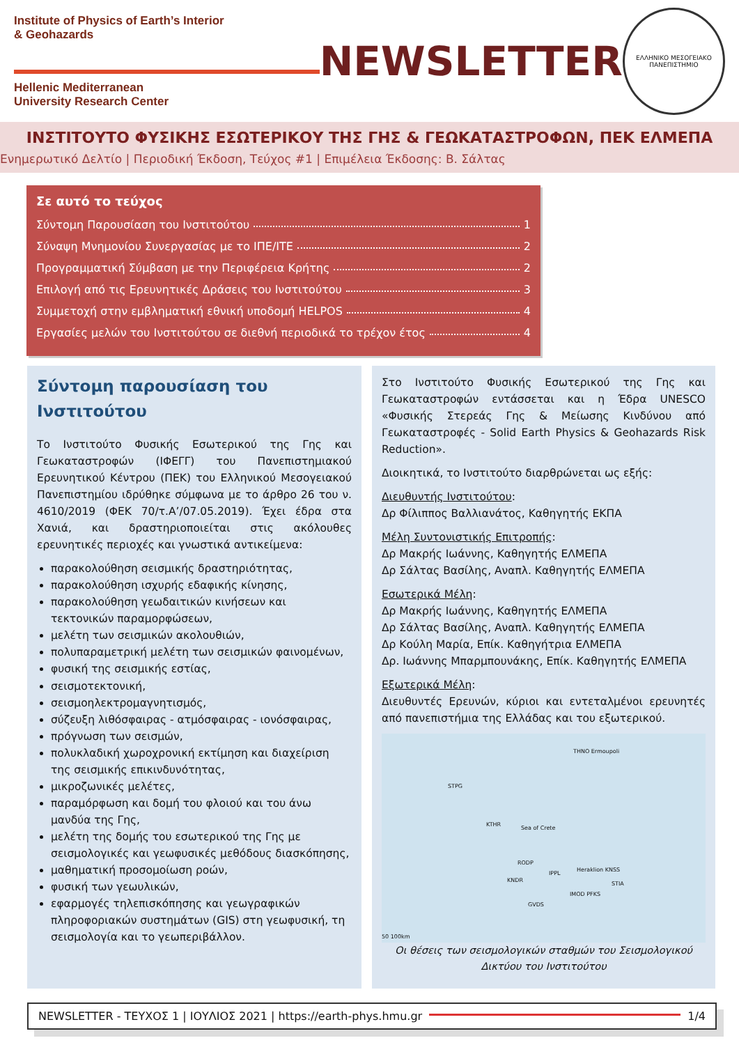Institute of Physics of Earth’s Interior
& Geohazards
Hellenic Mediterranean
University Research Center
NEWSLETTER
ΕΛΛΗΝΙΚΟ ΜΕΣΟΓΕΙΑΚΟ ΠΑΝΕΠΙΣΤΗΜΙΟ
ΙΝΣΤΙΤΟΥΤΟ ΦΥΣΙΚΗΣ ΕΣΩΤΕΡΙΚΟΥ ΤΗΣ ΓΗΣ & ΓΕΩΚΑΤΑΣΤΡΟΦΩΝ, ΠΕΚ ΕΛΜΕΠΑ
Ενημερωτικό Δελτίο | Περιοδική Έκδοση, Τεύχος #1 | Επιμέλεια Έκδοσης: Β. Σάλτας
Σε αυτό το τεύχος
Σύντομη Παρουσίαση του Ινστιτούτου 1
Σύναψη Μνημονίου Συνεργασίας με το ΙΠΕ/ΙΤΕ 2
Προγραμματική Σύμβαση με την Περιφέρεια Κρήτης 2
Επιλογή από τις Ερευνητικές Δράσεις του Ινστιτούτου 3
Συμμετοχή στην εμβληματική εθνική υποδομή HELPOS 4
Εργασίες μελών του Ινστιτούτου σε διεθνή περιοδικά το τρέχον έτος 4
Σύντομη παρουσίαση του Ινστιτούτου
Το Ινστιτούτο Φυσικής Εσωτερικού της Γης και Γεωκαταστροφών (ΙΦΕΓΓ) του Πανεπιστημιακού Ερευνητικού Κέντρου (ΠΕΚ) του Ελληνικού Μεσογειακού Πανεπιστημίου ιδρύθηκε σύμφωνα με το άρθρο 26 του ν. 4610/2019 (ΦΕΚ 70/τ.Α’/07.05.2019). Έχει έδρα στα Χανιά, και δραστηριοποιείται στις ακόλουθες ερευνητικές περιοχές και γνωστικά αντικείμενα:
παρακολούθηση σεισμικής δραστηριότητας,
παρακολούθηση ισχυρής εδαφικής κίνησης,
παρακολούθηση γεωδαιτικών κινήσεων και τεκτονικών παραμορφώσεων,
μελέτη των σεισμικών ακολουθιών,
πολυπαραμετρική μελέτη των σεισμικών φαινομένων,
φυσική της σεισμικής εστίας,
σεισμοτεκτονική,
σεισμοηλεκτρομαγνητισμός,
σύζευξη λιθόσφαιρας - ατμόσφαιρας - ιονόσφαιρας,
πρόγνωση των σεισμών,
πολυκλαδική χωροχρονική εκτίμηση και διαχείριση της σεισμικής επικινδυνότητας,
μικροζωνικές μελέτες,
παραμόρφωση και δομή του φλοιού και του άνω μανδύα της Γης,
μελέτη της δομής του εσωτερικού της Γης με σεισμολογικές και γεωφυσικές μεθόδους διασκόπησης,
μαθηματική προσομοίωση ροών,
φυσική των γεωυλικών,
εφαρμογές τηλεπισκόπησης και γεωγραφικών πληροφοριακών συστημάτων (GIS) στη γεωφυσική, τη σεισμολογία και το γεωπεριβάλλον.
Στο Ινστιτούτο Φυσικής Εσωτερικού της Γης και Γεωκαταστροφών εντάσσεται και η Έδρα UNESCO «Φυσικής Στερεάς Γης & Μείωσης Κινδύνου από Γεωκαταστροφές - Solid Earth Physics & Geohazards Risk Reduction».
Διοικητικά, το Ινστιτούτο διαρθρώνεται ως εξής:
Διευθυντής Ινστιτούτου:
Δρ Φίλιππος Βαλλιανάτος, Καθηγητής ΕΚΠΑ
Μέλη Συντονιστικής Επιτροπής:
Δρ Μακρής Ιωάννης, Καθηγητής ΕΛΜΕΠΑ
Δρ Σάλτας Βασίλης, Αναπλ. Καθηγητής ΕΛΜΕΠΑ
Εσωτερικά Μέλη:
Δρ Μακρής Ιωάννης, Καθηγητής ΕΛΜΕΠΑ
Δρ Σάλτας Βασίλης, Αναπλ. Καθηγητής ΕΛΜΕΠΑ
Δρ Κούλη Μαρία, Επίκ. Καθηγήτρια ΕΛΜΕΠΑ
Δρ. Ιωάννης Μπαρμπουνάκης, Επίκ. Καθηγητής ΕΛΜΕΠΑ
Εξωτερικά Μέλη:
Διευθυντές Ερευνών, κύριοι και εντεταλμένοι ερευνητές από πανεπιστήμια της Ελλάδας και του εξωτερικού.
THNO Ermoupoli
STPG
KTHR
Sea of Crete
RODP
KNDR
IPPL
Heraklion KNSS
STIA
IMOD PFKS
GVDS
50 100km
Οι θέσεις των σεισμολογικών σταθμών του Σεισμολογικού Δικτύου του Ινστιτούτου
NEWSLETTER - ΤΕΥΧΟΣ 1 | ΙΟΥΛΙΟΣ 2021 | https://earth-phys.hmu.gr 1/4